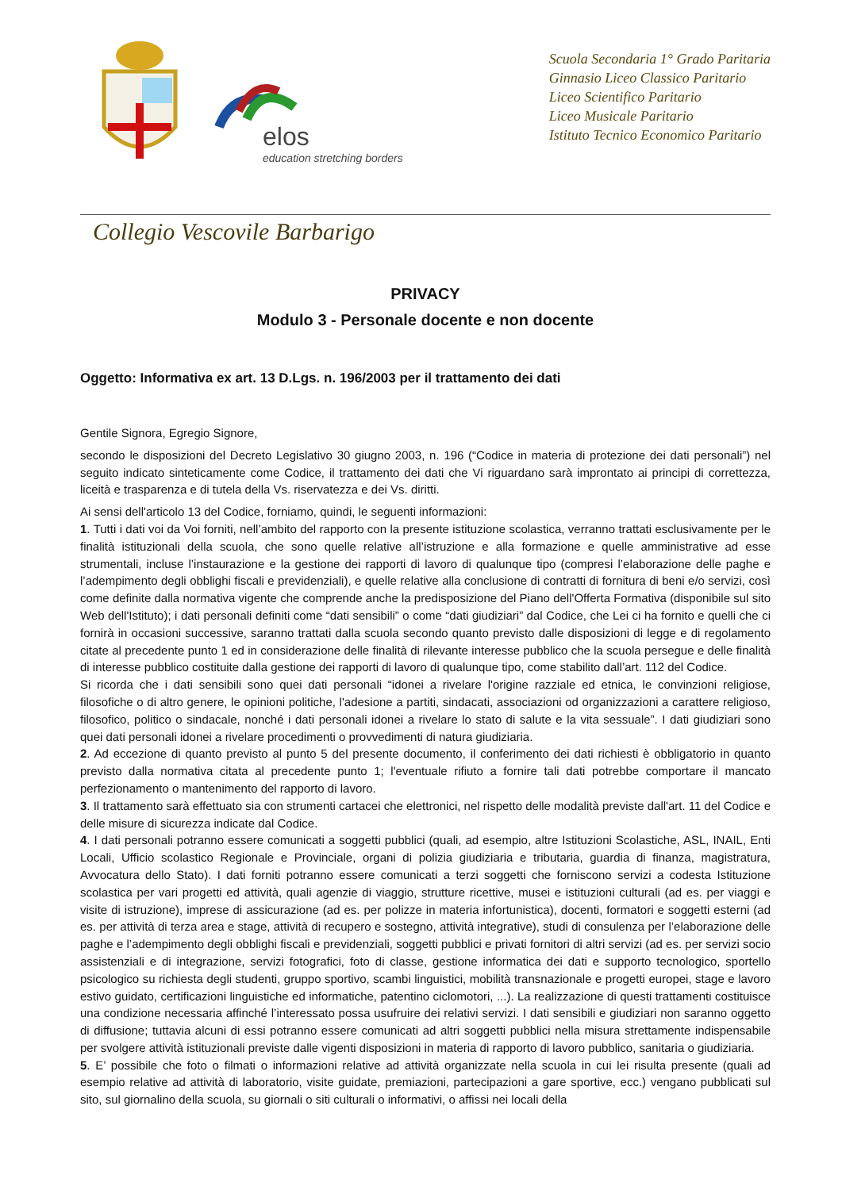elos
education stretching borders
Scuola Secondaria 1° Grado Paritaria
Ginnasio Liceo Classico Paritario
Liceo Scientifico Paritario
Liceo Musicale Paritario
Istituto Tecnico Economico Paritario
Collegio Vescovile Barbarigo
PRIVACY
Modulo 3 - Personale docente e non docente
Oggetto: Informativa ex art. 13 D.Lgs. n. 196/2003 per il trattamento dei dati
Gentile Signora, Egregio Signore,
secondo le disposizioni del Decreto Legislativo 30 giugno 2003, n. 196 (“Codice in materia di protezione dei dati personali”) nel seguito indicato sinteticamente come Codice, il trattamento dei dati che Vi riguardano sarà improntato ai principi di correttezza, liceità e trasparenza e di tutela della Vs. riservatezza e dei Vs. diritti.
Ai sensi dell'articolo 13 del Codice, forniamo, quindi, le seguenti informazioni:
1. Tutti i dati voi da Voi forniti, nell’ambito del rapporto con la presente istituzione scolastica, verranno trattati esclusivamente per le finalità istituzionali della scuola, che sono quelle relative all’istruzione e alla formazione e quelle amministrative ad esse strumentali, incluse l’instaurazione e la gestione dei rapporti di lavoro di qualunque tipo (compresi l’elaborazione delle paghe e l’adempimento degli obblighi fiscali e previdenziali), e quelle relative alla conclusione di contratti di fornitura di beni e/o servizi, così come definite dalla normativa vigente che comprende anche la predisposizione del Piano dell'Offerta Formativa (disponibile sul sito Web dell'Istituto); i dati personali definiti come “dati sensibili” o come “dati giudiziari” dal Codice, che Lei ci ha fornito e quelli che ci fornirà in occasioni successive, saranno trattati dalla scuola secondo quanto previsto dalle disposizioni di legge e di regolamento citate al precedente punto 1 ed in considerazione delle finalità di rilevante interesse pubblico che la scuola persegue e delle finalità di interesse pubblico costituite dalla gestione dei rapporti di lavoro di qualunque tipo, come stabilito dall’art. 112 del Codice.
Si ricorda che i dati sensibili sono quei dati personali “idonei a rivelare l'origine razziale ed etnica, le convinzioni religiose, filosofiche o di altro genere, le opinioni politiche, l'adesione a partiti, sindacati, associazioni od organizzazioni a carattere religioso, filosofico, politico o sindacale, nonché i dati personali idonei a rivelare lo stato di salute e la vita sessuale”. I dati giudiziari sono quei dati personali idonei a rivelare procedimenti o provvedimenti di natura giudiziaria.
2. Ad eccezione di quanto previsto al punto 5 del presente documento, il conferimento dei dati richiesti è obbligatorio in quanto previsto dalla normativa citata al precedente punto 1; l'eventuale rifiuto a fornire tali dati potrebbe comportare il mancato perfezionamento o mantenimento del rapporto di lavoro.
3. Il trattamento sarà effettuato sia con strumenti cartacei che elettronici, nel rispetto delle modalità previste dall'art. 11 del Codice e delle misure di sicurezza indicate dal Codice.
4. I dati personali potranno essere comunicati a soggetti pubblici (quali, ad esempio, altre Istituzioni Scolastiche, ASL, INAIL, Enti Locali, Ufficio scolastico Regionale e Provinciale, organi di polizia giudiziaria e tributaria, guardia di finanza, magistratura, Avvocatura dello Stato). I dati forniti potranno essere comunicati a terzi soggetti che forniscono servizi a codesta Istituzione scolastica per vari progetti ed attività, quali agenzie di viaggio, strutture ricettive, musei e istituzioni culturali (ad es. per viaggi e visite di istruzione), imprese di assicurazione (ad es. per polizze in materia infortunistica), docenti, formatori e soggetti esterni (ad es. per attività di terza area e stage, attività di recupero e sostegno, attività integrative), studi di consulenza per l’elaborazione delle paghe e l’adempimento degli obblighi fiscali e previdenziali, soggetti pubblici e privati fornitori di altri servizi (ad es. per servizi socio assistenziali e di integrazione, servizi fotografici, foto di classe, gestione informatica dei dati e supporto tecnologico, sportello psicologico su richiesta degli studenti, gruppo sportivo, scambi linguistici, mobilità transnazionale e progetti europei, stage e lavoro estivo guidato, certificazioni linguistiche ed informatiche, patentino ciclomotori, ...). La realizzazione di questi trattamenti costituisce una condizione necessaria affinché l’interessato possa usufruire dei relativi servizi. I dati sensibili e giudiziari non saranno oggetto di diffusione; tuttavia alcuni di essi potranno essere comunicati ad altri soggetti pubblici nella misura strettamente indispensabile per svolgere attività istituzionali previste dalle vigenti disposizioni in materia di rapporto di lavoro pubblico, sanitaria o giudiziaria.
5. E’ possibile che foto o filmati o informazioni relative ad attività organizzate nella scuola in cui lei risulta presente (quali ad esempio relative ad attività di laboratorio, visite guidate, premiazioni, partecipazioni a gare sportive, ecc.) vengano pubblicati sul sito, sul giornalino della scuola, su giornali o siti culturali o informativi, o affissi nei locali della